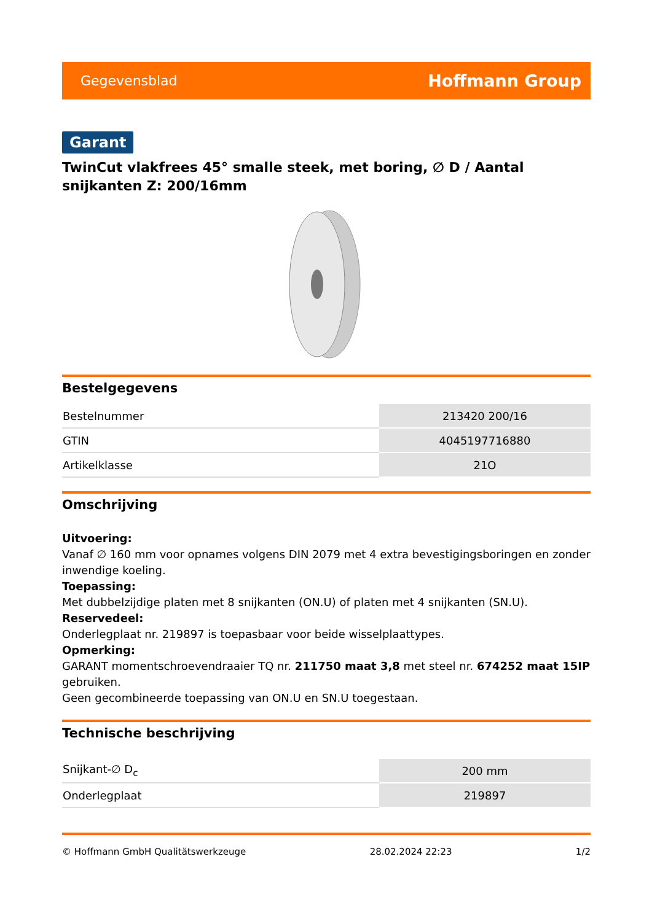Gegevensblad Hoffmann Group
Garant
TwinCut vlakfrees 45° smalle steek, met boring, ∅ D / Aantal snijkanten Z: 200/16mm
Bestelgegevens
| Bestelnummer | 213420 200/16 |
| GTIN | 4045197716880 |
| Artikelklasse | 21O |
Omschrijving
Uitvoering:
Vanaf ∅ 160 mm voor opnames volgens DIN 2079 met 4 extra bevestigingsboringen en zonder inwendige koeling.
Toepassing:
Met dubbelzijdige platen met 8 snijkanten (ON.U) of platen met 4 snijkanten (SN.U).
Reservedeel:
Onderlegplaat nr. 219897 is toepasbaar voor beide wisselplaattypes.
Opmerking:
GARANT momentschroevendraaier TQ nr. 211750 maat 3,8 met steel nr. 674252 maat 15IP gebruiken.
Geen gecombineerde toepassing van ON.U en SN.U toegestaan.
Technische beschrijving
| Snijkant-∅ D<sub>c</sub> | 200 mm |
| Onderlegplaat | 219897 |
© Hoffmann GmbH Qualitätswerkzeuge 28.02.2024 22:23 1/2